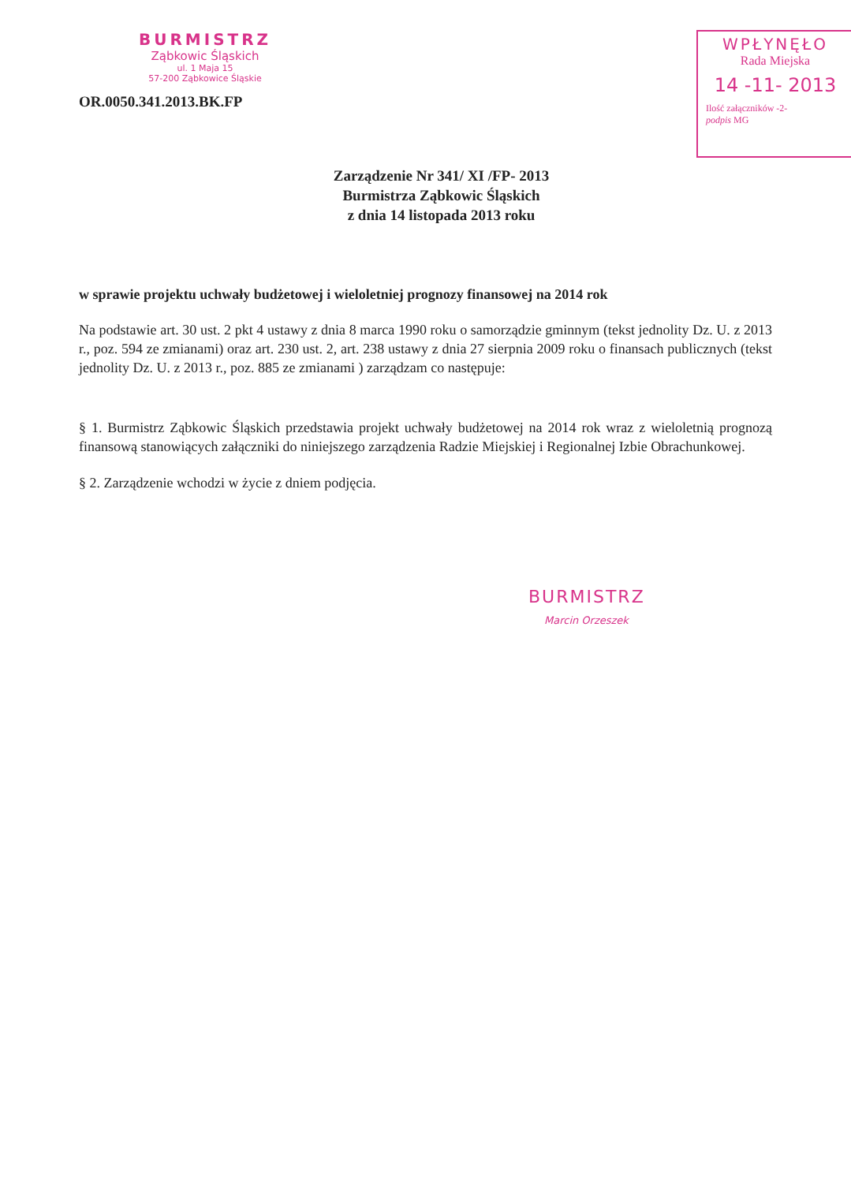BURMISTRZ
Ząbkowic Śląskich
ul. 1 Maja 15
57-200 Ząbkowice Śląskie
OR.0050.341.2013.BK.FP
WPŁYNĘŁO
Rada Miejska
14 -11- 2013
Ilość załączników -2-
podpis MG
Zarządzenie Nr 341/ XI /FP- 2013
Burmistrza Ząbkowic Śląskich
z dnia 14 listopada 2013 roku
w sprawie projektu uchwały budżetowej i wieloletniej prognozy finansowej na 2014 rok
Na podstawie art. 30 ust. 2 pkt 4 ustawy z dnia 8 marca 1990 roku o samorządzie gminnym (tekst jednolity Dz. U. z 2013 r., poz. 594 ze zmianami) oraz art. 230 ust. 2, art. 238 ustawy z dnia 27 sierpnia 2009 roku o finansach publicznych (tekst jednolity Dz. U. z 2013 r., poz. 885 ze zmianami ) zarządzam co następuje:
§ 1. Burmistrz Ząbkowic Śląskich przedstawia projekt uchwały budżetowej na 2014 rok wraz z wieloletnią prognozą finansową stanowiących załączniki do niniejszego zarządzenia Radzie Miejskiej i Regionalnej Izbie Obrachunkowej.
§ 2. Zarządzenie wchodzi w życie z dniem podjęcia.
BURMISTRZ
Marcin Orzeszek